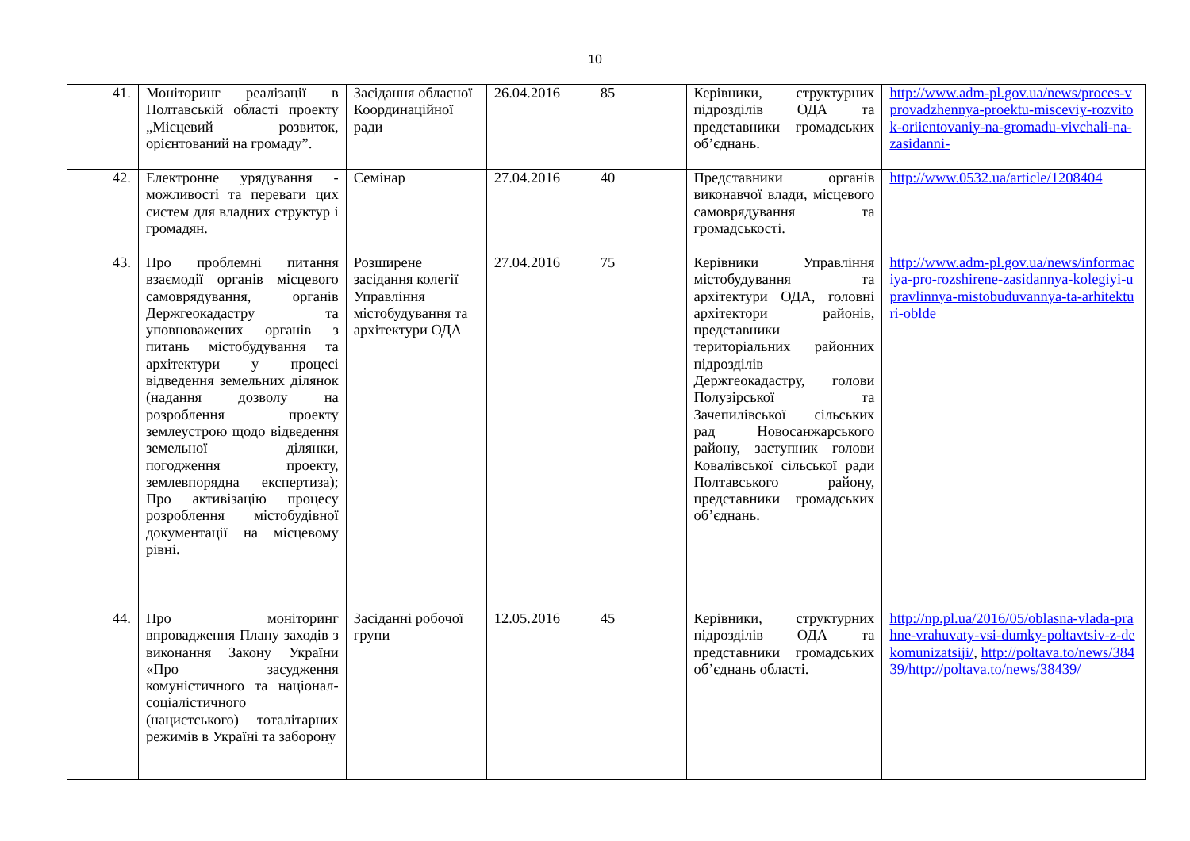10
| 41. | Моніторинг реалізації в Полтавській області проекту „Місцевий розвиток, орієнтований на громаду”. | Засідання обласної Координаційної ради | 26.04.2016 | 85 | Керівники, структурних підрозділів ОДА та представники громадських об’єднань. | http://www.adm-pl.gov.ua/news/proces-vprovadzhennya-proektu-misceviy-rozvitok-oriientovaniy-na-gromadu-vivchali-na-zasidanni- |
| 42. | Електронне урядування - можливості та переваги цих систем для владних структур і громадян. | Семінар | 27.04.2016 | 40 | Представники органів виконавчої влади, місцевого самоврядування та громадськості. | http://www.0532.ua/article/1208404 |
| 43. | Про проблемні питання взаємодії органів місцевого самоврядування, органів Держгеокадастру та уповноважених органів з питань містобудування та архітектури у процесі відведення земельних ділянок (надання дозволу на розроблення проекту землеустрою щодо відведення земельної ділянки, погодження проекту, землевпорядна експертиза); Про активізацію процесу розроблення містобудівної документації на місцевому рівні. | Розширене засідання колегії Управління містобудування та архітектури ОДА | 27.04.2016 | 75 | Керівники Управління містобудування та архітектури ОДА, головні архітектори районів, представники територіальних районних підрозділів Держгеокадастру, голови Полузірської та Зачепилівської сільських рад Новосанжарського району, заступник голови Ковалівської сільської ради Полтавського району, представники громадських об’єднань. | http://www.adm-pl.gov.ua/news/informaciya-pro-rozshirene-zasidannya-kolegiyi-upravlinnya-mistobuduvannya-ta-arhitekturi-oblde |
| 44. | Про моніторинг впровадження Плану заходів з виконання Закону України «Про засудження комуністичного та націонал-соціалістичного (нацистського) тоталітарних режимів в Україні та заборону | Засіданні робочої групи | 12.05.2016 | 45 | Керівники, структурних підрозділів ОДА та представники громадських об’єднань області. | http://np.pl.ua/2016/05/oblasna-vlada-prahne-vrahuvaty-vsi-dumky-poltavtsiv-z-dekomunizatsiji/ , http://poltava.to/news/38439/http://poltava.to/news/38439/ |